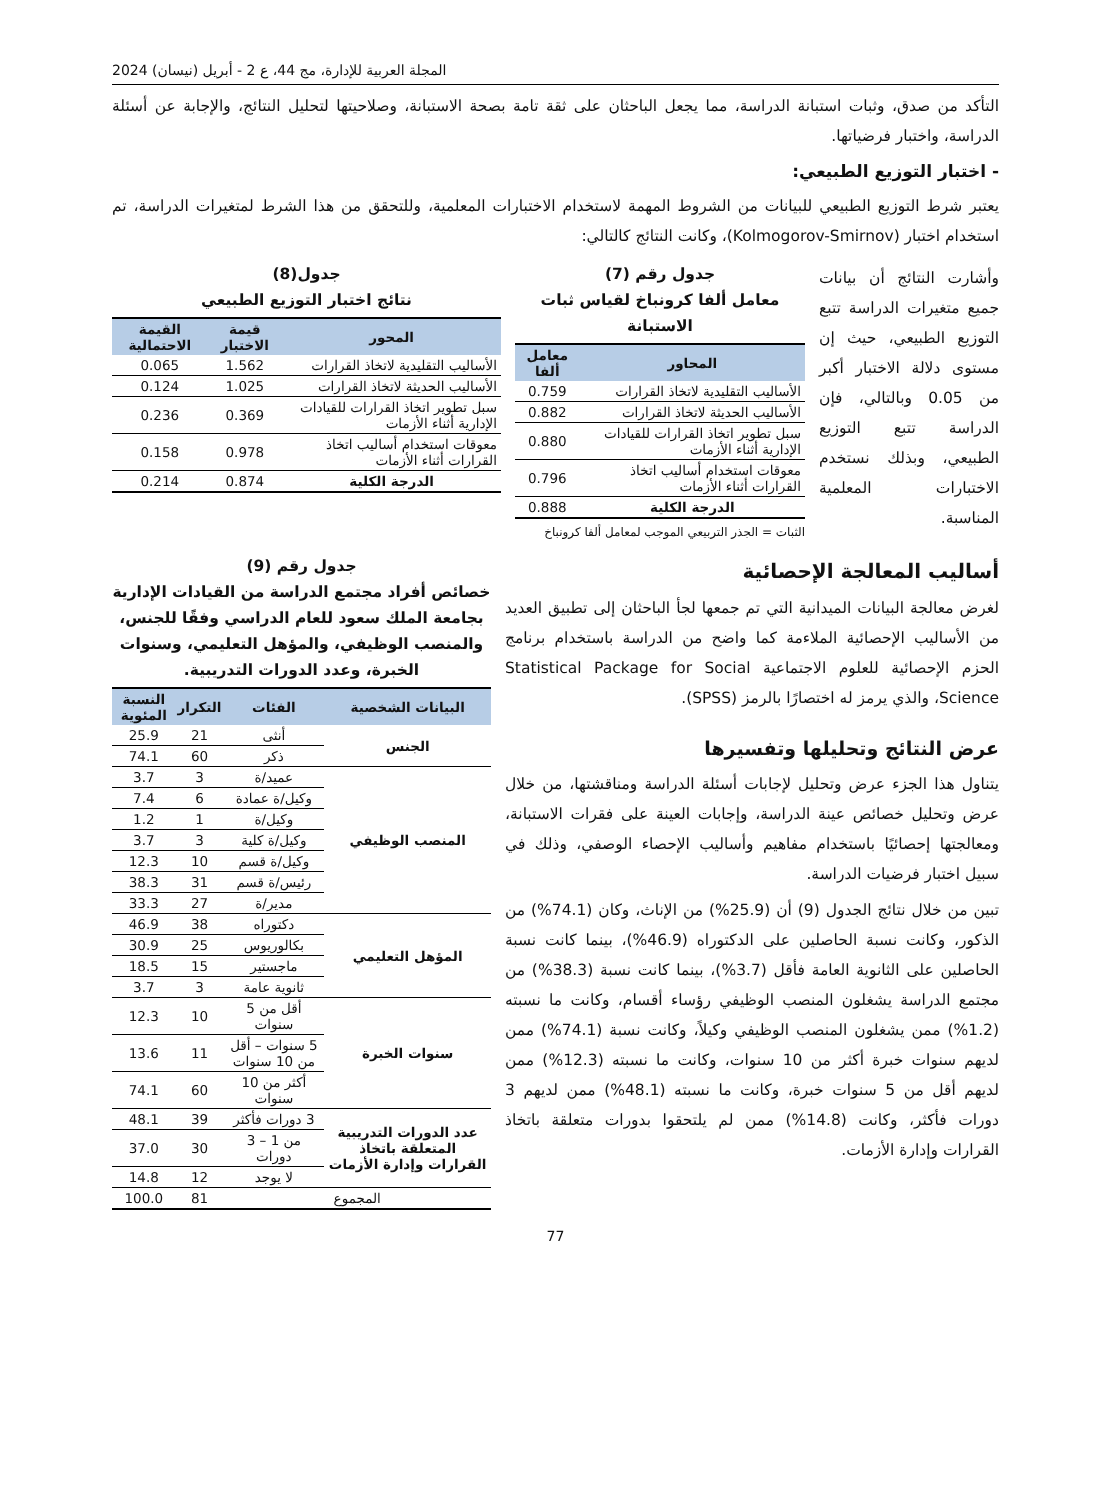المجلة العربية للإدارة، مج 44، ع 2 - أبريل (نيسان) 2024
التأكد من صدق، وثبات استبانة الدراسة، مما يجعل الباحثان على ثقة تامة بصحة الاستبانة، وصلاحيتها لتحليل النتائج، والإجابة عن أسئلة الدراسة، واختبار فرضياتها.
- اختبار التوزيع الطبيعي:
يعتبر شرط التوزيع الطبيعي للبيانات من الشروط المهمة لاستخدام الاختبارات المعلمية، وللتحقق من هذا الشرط لمتغيرات الدراسة، تم استخدام اختبار (Kolmogorov-Smirnov)، وكانت النتائج كالتالي:
وأشارت النتائج أن بيانات جميع متغيرات الدراسة تتبع التوزيع الطبيعي، حيث إن مستوى دلالة الاختبار أكبر من 0.05 وبالتالي، فإن الدراسة تتبع التوزيع الطبيعي، وبذلك نستخدم الاختبارات المعلمية المناسبة.
جدول رقم (7)
معامل ألفا كرونباخ لقياس ثبات الاستبانة
| المحاور | معامل ألفا |
| --- | --- |
| الأساليب التقليدية لاتخاذ القرارات | 0.759 |
| الأساليب الحديثة لاتخاذ القرارات | 0.882 |
| سبل تطوير اتخاذ القرارات للقيادات الإدارية أثناء الأزمات | 0.880 |
| معوقات استخدام أساليب اتخاذ القرارات أثناء الأزمات | 0.796 |
| الدرجة الكلية | 0.888 |
الثبات = الجذر التربيعي الموجب لمعامل ألفا كرونباخ
جدول(8)
نتائج اختبار التوزيع الطبيعي
| المحور | قيمة الاختبار | القيمة الاحتمالية |
| --- | --- | --- |
| الأساليب التقليدية لاتخاذ القرارات | 1.562 | 0.065 |
| الأساليب الحديثة لاتخاذ القرارات | 1.025 | 0.124 |
| سبل تطوير اتخاذ القرارات للقيادات الإدارية أثناء الأزمات | 0.369 | 0.236 |
| معوقات استخدام أساليب اتخاذ القرارات أثناء الأزمات | 0.978 | 0.158 |
| الدرجة الكلية | 0.874 | 0.214 |
أساليب المعالجة الإحصائية
لغرض معالجة البيانات الميدانية التي تم جمعها لجأ الباحثان إلى تطبيق العديد من الأساليب الإحصائية الملاءمة كما واضح من الدراسة باستخدام برنامج الحزم الإحصائية للعلوم الاجتماعية Statistical Package for Social Science، والذي يرمز له اختصارًا بالرمز (SPSS).
عرض النتائج وتحليلها وتفسيرها
يتناول هذا الجزء عرض وتحليل لإجابات أسئلة الدراسة ومناقشتها، من خلال عرض وتحليل خصائص عينة الدراسة، وإجابات العينة على فقرات الاستبانة، ومعالجتها إحصائيًا باستخدام مفاهيم وأساليب الإحصاء الوصفي، وذلك في سبيل اختبار فرضيات الدراسة.
تبين من خلال نتائج الجدول (9) أن (25.9%) من الإناث، وكان (74.1%) من الذكور، وكانت نسبة الحاصلين على الدكتوراه (46.9%)، بينما كانت نسبة الحاصلين على الثانوية العامة فأقل (3.7%)، بينما كانت نسبة (38.3%) من مجتمع الدراسة يشغلون المنصب الوظيفي رؤساء أقسام، وكانت ما نسبته (1.2%) ممن يشغلون المنصب الوظيفي وكيلاً، وكانت نسبة (74.1%) ممن لديهم سنوات خبرة أكثر من 10 سنوات، وكانت ما نسبته (12.3%) ممن لديهم أقل من 5 سنوات خبرة، وكانت ما نسبته (48.1%) ممن لديهم 3 دورات فأكثر، وكانت (14.8%) ممن لم يلتحقوا بدورات متعلقة باتخاذ القرارات وإدارة الأزمات.
جدول رقم (9)
خصائص أفراد مجتمع الدراسة من القيادات الإدارية بجامعة الملك سعود للعام الدراسي وفقًا للجنس، والمنصب الوظيفي، والمؤهل التعليمي، وسنوات الخبرة، وعدد الدورات التدريبية.
| البيانات الشخصية | الفئات | التكرار | النسبة المئوية |
| --- | --- | --- | --- |
| الجنس | أنثى | 21 | 25.9 |
| | ذكر | 60 | 74.1 |
| المنصب الوظيفي | عميد/ة | 3 | 3.7 |
| | وكيل/ة عمادة | 6 | 7.4 |
| | وكيل/ة | 1 | 1.2 |
| | وكيل/ة كلية | 3 | 3.7 |
| | وكيل/ة قسم | 10 | 12.3 |
| | رئيس/ة قسم | 31 | 38.3 |
| | مدير/ة | 27 | 33.3 |
| المؤهل التعليمي | دكتوراه | 38 | 46.9 |
| | بكالوريوس | 25 | 30.9 |
| | ماجستير | 15 | 18.5 |
| | ثانوية عامة | 3 | 3.7 |
| سنوات الخبرة | أقل من 5 سنوات | 10 | 12.3 |
| | 5 سنوات – أقل من 10 سنوات | 11 | 13.6 |
| | أكثر من 10 سنوات | 60 | 74.1 |
| عدد الدورات التدريبية المتعلقة باتخاذ القرارات وإدارة الأزمات | 3 دورات فأكثر | 39 | 48.1 |
| | من 1 – 3 دورات | 30 | 37.0 |
| | لا يوجد | 12 | 14.8 |
| المجموع | | 81 | 100.0 |
77